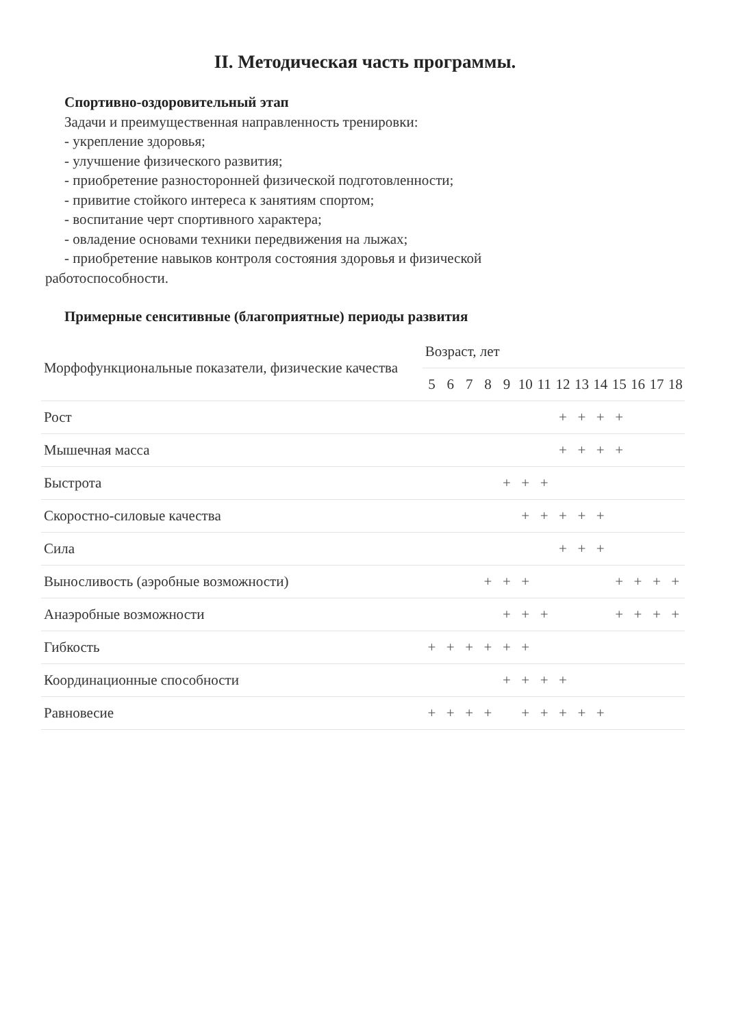II. Методическая часть программы.
Спортивно-оздоровительный этап
Задачи и преимущественная направленность тренировки:
- укрепление здоровья;
- улучшение физического развития;
- приобретение разносторонней физической подготовленности;
- привитие стойкого интереса к занятиям спортом;
- воспитание черт спортивного характера;
- овладение основами техники передвижения на лыжах;
- приобретение навыков контроля состояния здоровья и физической
работоспособности.
Примерные сенситивные (благоприятные) периоды развития
| Морфофункциональные показатели, физические качества | Возраст, лет | | | | | | | | | | | | | |
| --- | --- | --- | --- | --- | --- | --- | --- | --- | --- | --- | --- | --- | --- | --- |
| | 5 | 6 | 7 | 8 | 9 | 10 | 11 | 12 | 13 | 14 | 15 | 16 | 17 | 18 |
| Рост | | | | | | | | + | + | + | + | | | |
| Мышечная масса | | | | | | | | + | + | + | + | | | |
| Быстрота | | | | | + | + | + | | | | | | | |
| Скоростно-силовые качества | | | | | | + | + | + | + | + | | | | |
| Сила | | | | | | | | + | + | + | | | | |
| Выносливость (аэробные возможности) | | | | + | + | + | | | | | + | + | + | + |
| Анаэробные возможности | | | | | + | + | + | | | | + | + | + | + |
| Гибкость | + | + | + | + | + | + | | | | | | | | |
| Координационные способности | | | | | + | + | + | + | | | | | | |
| Равновесие | + | + | + | + | | + | + | + | + | + | | | | |